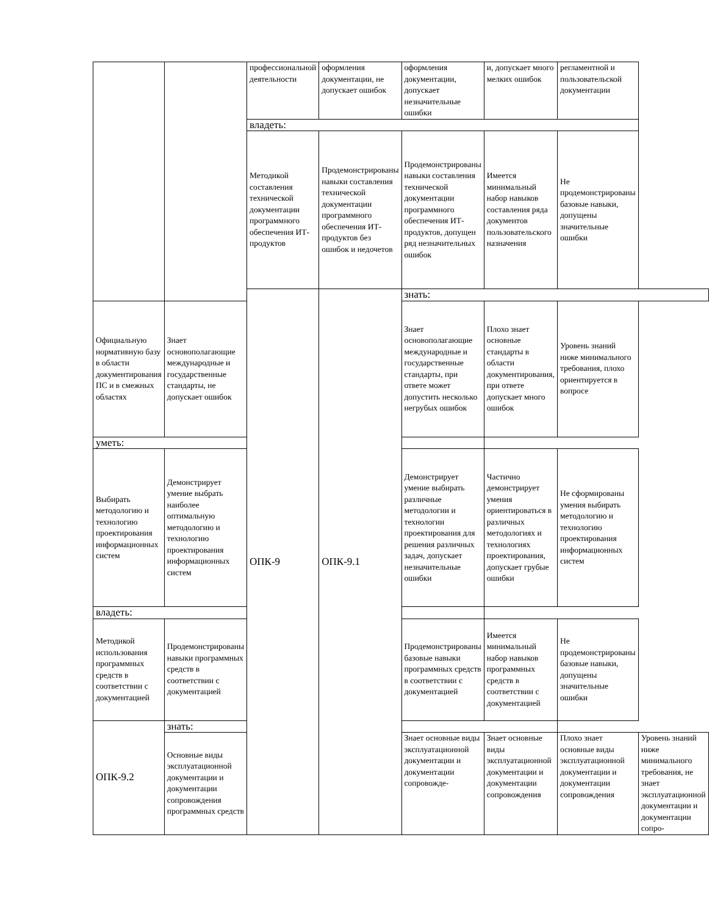| | | профессиональной деятельности | оформления документации, не допускает ошибок | оформления документации, допускает незначительные ошибки | и, допускает много мелких ошибок | регламентной и пользовательской документации | |
| | | владеть: | | | | | |
| | | Методикой составления технической документации программного обеспечения ИТ-продуктов | Продемонстрированы навыки составления технической документации программного обеспечения ИТ-продуктов без ошибок и недочетов | Продемонстрированы навыки составления технической документации программного обеспечения ИТ-продуктов, допущен ряд незначительных ошибок | Имеется минимальный набор навыков составления ряда документов пользовательского назначения | Не продемонстрированы базовые навыки, допущены значительные ошибки | |
| | | ОПК-9 | ОПК-9.1 | знать: | | | |
| Официальную нормативную базу в области документирования ПС и в смежных областях | Знает основополагающие международные и государственные стандарты, не допускает ошибок | | | Знает основополагающие международные и государственные стандарты, при ответе может допустить несколько негрубых ошибок | Плохо знает основные стандарты в области документирования, при ответе допускает много ошибок | Уровень знаний ниже минимального требования, плохо ориентируется в вопросе | |
| уметь: | | | | | | | |
| Выбирать методологию и технологию проектирования информационных систем | Демонстрирует умение выбрать наиболее оптимальную методологию и технологию проектирования информационных систем | | | Демонстрирует умение выбирать различные методологии и технологии проектирования для решения различных задач, допускает незначительные ошибки | Частично демонстрирует умения ориентироваться в различных методологиях и технологиях проектирования, допускает грубые ошибки | Не сформированы умения выбирать методологию и технологию проектирования информационных систем | |
| владеть: | | | | | | | |
| Методикой использования программных средств в соответствии с документацией | Продемонстрированы навыки программных средств в соответствии с документацией | | | Продемонстрированы базовые навыки программных средств в соответствии с документацией | Имеется минимальный набор навыков программных средств в соответствии с документацией | Не продемонстрированы базовые навыки, допущены значительные ошибки | |
| ОПК-9.2 | знать: | | | | | | |
| | Основные виды эксплуатационной документации и документации сопровождения программных средств | | | Знает основные виды эксплуатационной документации и документации сопровожде- | Знает основные виды эксплуатационной документации и документации сопровождения | Плохо знает основные виды эксплуатационной документации и документации сопровождения | Уровень знаний ниже минимального требования, не знает эксплуатационной документации и документации сопро- |